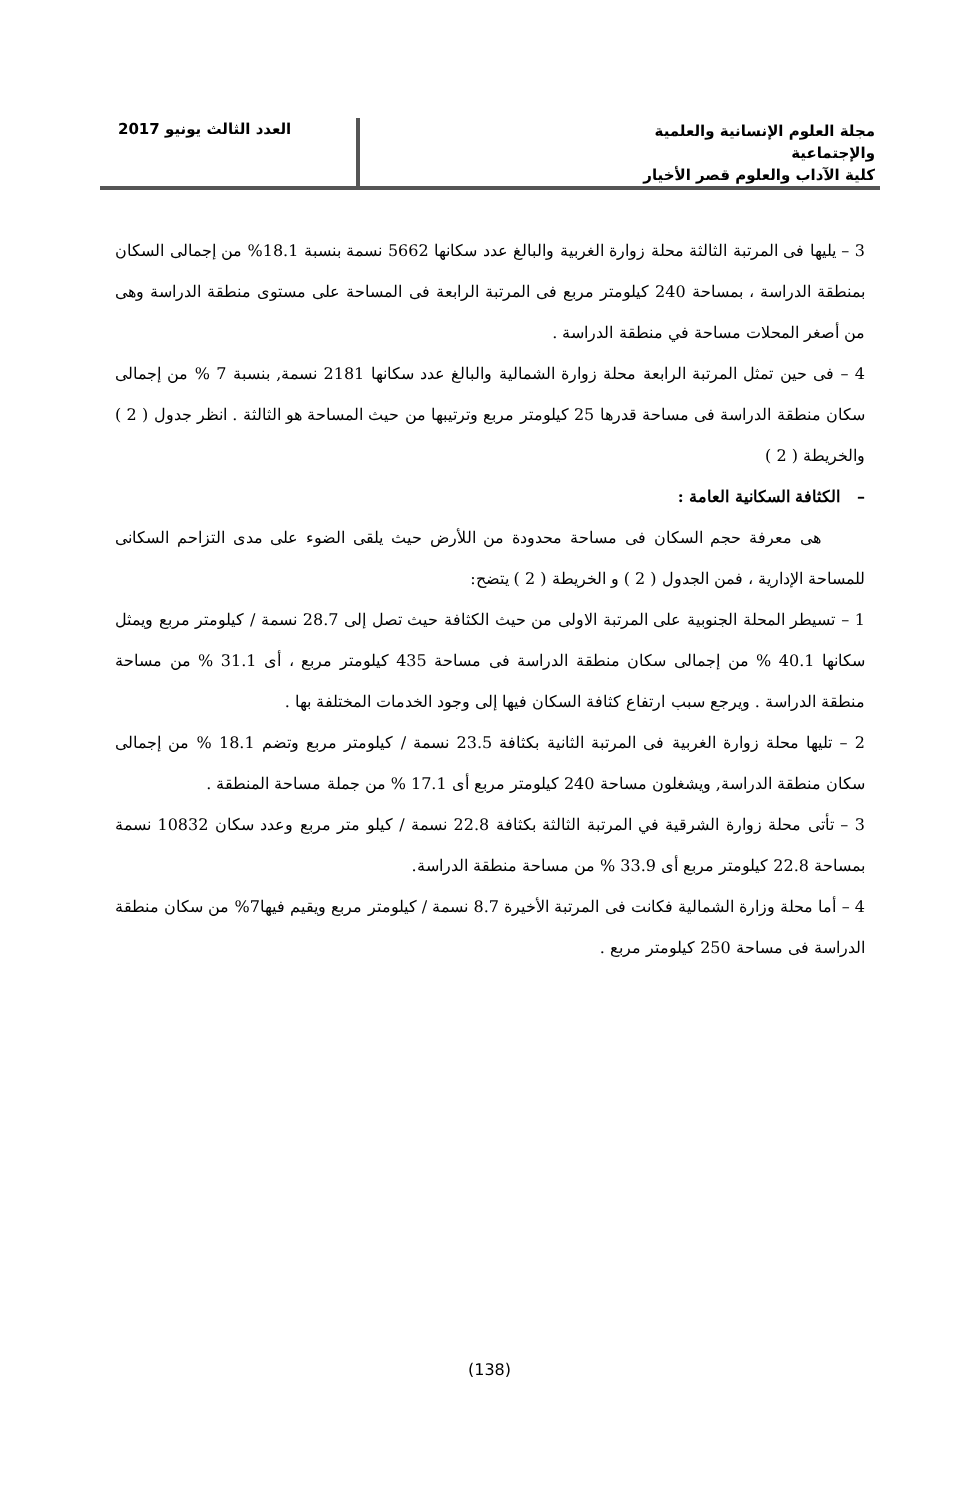مجلة العلوم الإنسانية والعلمية والإجتماعية
كلية الآداب والعلوم قصر الأخيار
العدد الثالث يونيو 2017
3 – يليها فى المرتبة الثالثة محلة زوارة الغربية والبالغ عدد سكانها 5662 نسمة بنسبة 18.1% من إجمالى السكان بمنطقة الدراسة ، بمساحة 240 كيلومتر مربع فى المرتبة الرابعة فى المساحة على مستوى منطقة الدراسة وهى من أصغر المحلات مساحة في منطقة الدراسة .
4 – فى حين تمثل المرتبة الرابعة محلة زوارة الشمالية والبالغ عدد سكانها 2181 نسمة, بنسبة 7 % من إجمالى سكان منطقة الدراسة فى مساحة قدرها 25 كيلومتر مربع وترتيبها من حيث المساحة هو الثالثة . انظر جدول ( 2 ) والخريطة ( 2 )
– الكثافة السكانية العامة :
هى معرفة حجم السكان فى مساحة محدودة من اللأرض حيث يلقى الضوء على مدى التزاحم السكانى للمساحة الإدارية ، فمن الجدول ( 2 ) و الخريطة ( 2 ) يتضح:
1 – تسيطر المحلة الجنوبية على المرتبة الاولى من حيث الكثافة حيث تصل إلى 28.7 نسمة / كيلومتر مربع ويمثل سكانها 40.1 % من إجمالى سكان منطقة الدراسة فى مساحة 435 كيلومتر مربع ، أى 31.1 % من مساحة منطقة الدراسة . ويرجع سبب ارتفاع كثافة السكان فيها إلى وجود الخدمات المختلفة بها .
2 – تليها محلة زوارة الغربية فى المرتبة الثانية بكثافة 23.5 نسمة / كيلومتر مربع وتضم 18.1 % من إجمالى سكان منطقة الدراسة, ويشغلون مساحة 240 كيلومتر مربع أى 17.1 % من جملة مساحة المنطقة .
3 – تأتى محلة زوارة الشرقية في المرتبة الثالثة بكثافة 22.8 نسمة / كيلو متر مربع وعدد سكان 10832 نسمة بمساحة 22.8 كيلومتر مربع أى 33.9 % من مساحة منطقة الدراسة.
4 – أما محلة وزارة الشمالية فكانت فى المرتبة الأخيرة 8.7 نسمة / كيلومتر مربع ويقيم فيها7% من سكان منطقة الدراسة فى مساحة 250 كيلومتر مربع .
(138)